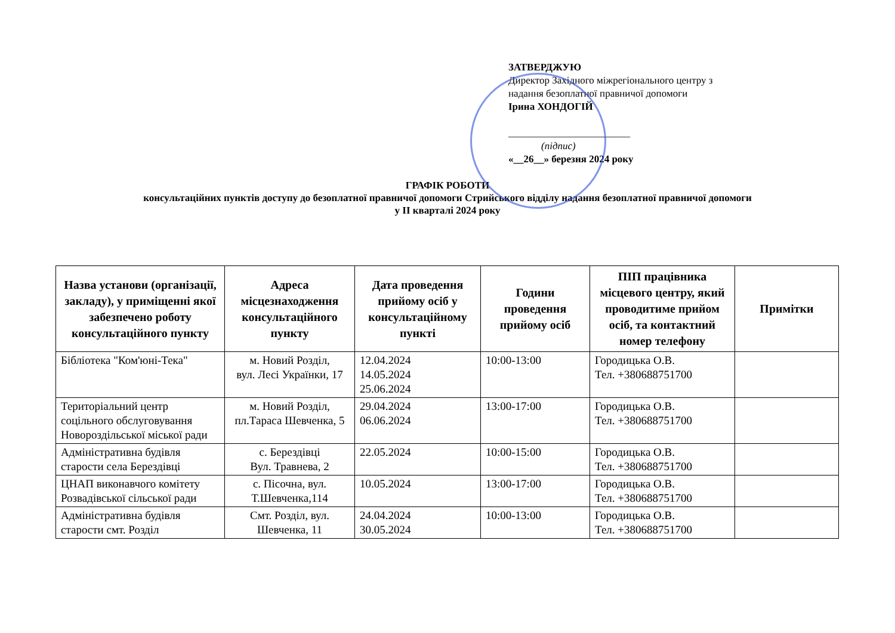ЗАТВЕРДЖУЮ
Директор Західного міжрегіонального центру з надання безоплатної правничої допомоги
Ірина ХОНДОГІЙ
________________________
(підпис)
«__26__» березня 2024 року
ГРАФІК РОБОТИ
консультаційних пунктів доступу до безоплатної правничої допомоги Стрийського відділу надання безоплатної правничої допомоги
у ІІ кварталі 2024 року
| Назва установи (організації, закладу), у приміщенні якої забезпечено роботу консультаційного пункту | Адреса місцезнаходження консультаційного пункту | Дата проведення прийому осіб у консультаційному пункті | Години проведення прийому осіб | ПІП працівника місцевого центру, який проводитиме прийом осіб, та контактний номер телефону | Примітки |
| --- | --- | --- | --- | --- | --- |
| Бібліотека "Ком'юні-Тека" | м. Новий Розділ, вул. Лесі Українки, 17 | 12.04.2024 14.05.2024 25.06.2024 | 10:00-13:00 | Городицька О.В. Тел. +380688751700 | |
| Територіальний центр соцільного обслуговування Новороздільської міської ради | м. Новий Розділ, пл.Тараса Шевченка, 5 | 29.04.2024 06.06.2024 | 13:00-17:00 | Городицька О.В. Тел. +380688751700 | |
| Адміністративна будівля старости села Берездівці | с. Берездівці Вул. Травнева, 2 | 22.05.2024 | 10:00-15:00 | Городицька О.В. Тел. +380688751700 | |
| ЦНАП виконавчого комітету Розвадівської сільської ради | с. Пісочна, вул. Т.Шевченка,114 | 10.05.2024 | 13:00-17:00 | Городицька О.В. Тел. +380688751700 | |
| Адміністративна будівля старости смт. Розділ | Смт. Розділ, вул. Шевченка, 11 | 24.04.2024 30.05.2024 | 10:00-13:00 | Городицька О.В. Тел. +380688751700 | |